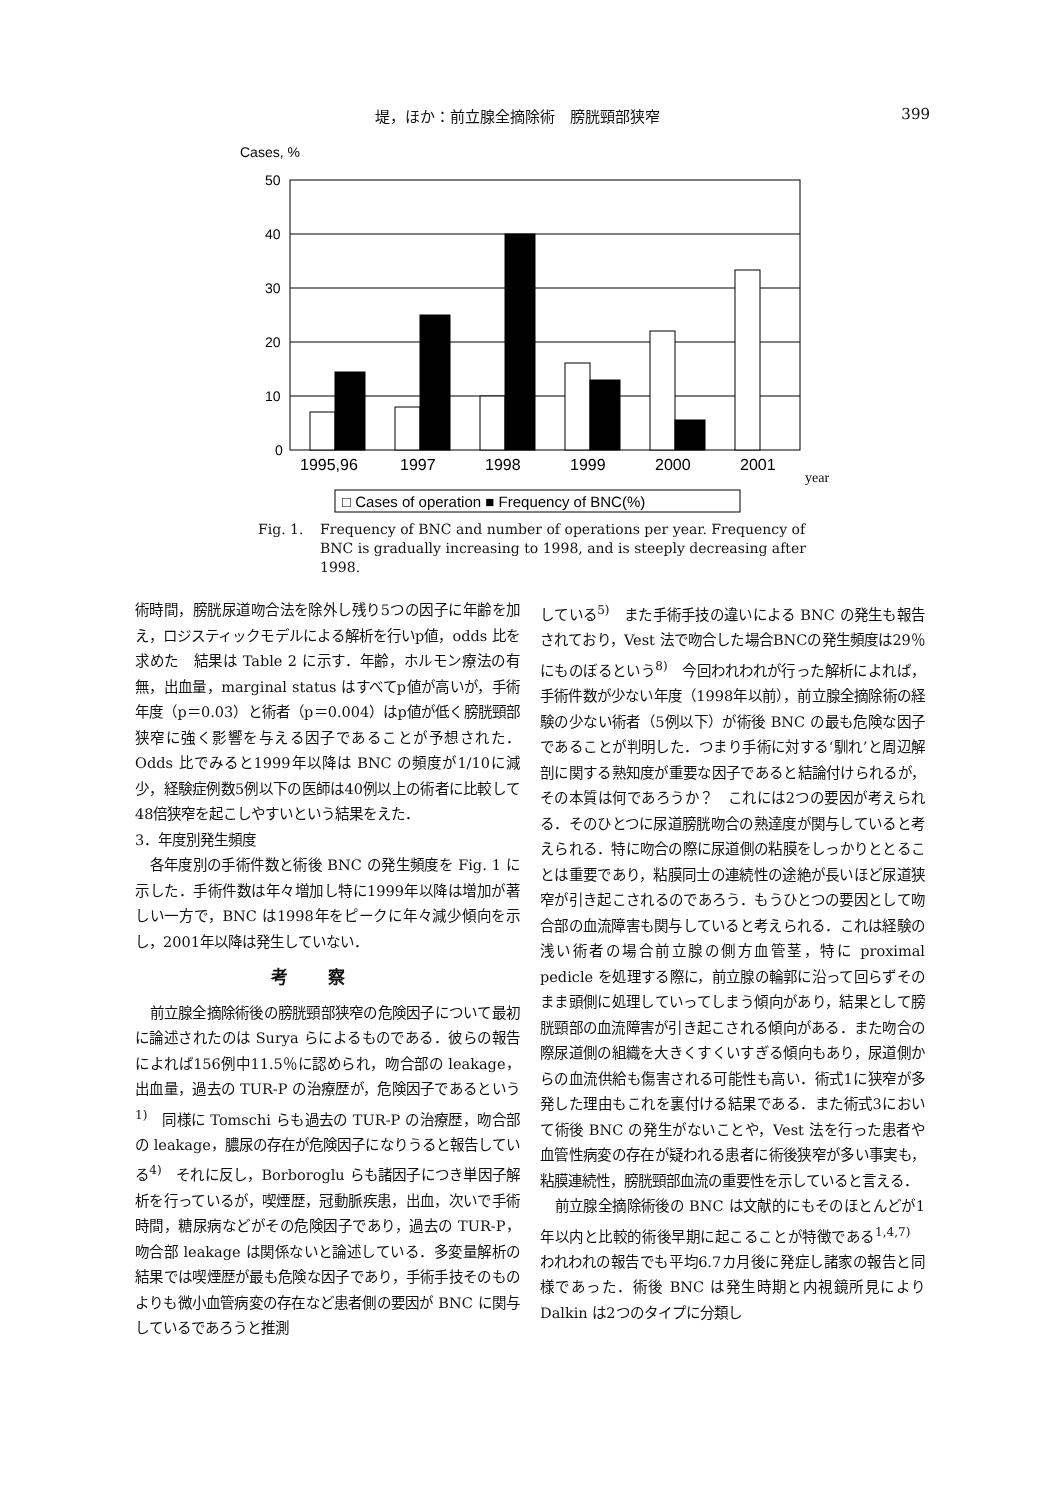堤，ほか：前立腺全摘除術　膀胱頸部狭窄 399
Cases, %
50
40
30
20
10
0
1995,96
1997
1998
1999
2000
2001
year
□ Cases of operation ■ Frequency of BNC(%)
Fig. 1. Frequency of BNC and number of operations per year. Frequency of BNC is gradually increasing to 1998, and is steeply decreasing after 1998.
術時間，膀胱尿道吻合法を除外し残り5つの因子に年齢を加え，ロジスティックモデルによる解析を行いp値，odds 比を求めた　結果は Table 2 に示す．年齢，ホルモン療法の有無，出血量，marginal status はすべてp値が高いが，手術年度（p＝0.03）と術者（p＝0.004）はp値が低く膀胱頸部狭窄に強く影響を与える因子であることが予想された．Odds 比でみると1999年以降は BNC の頻度が1/10に減少，経験症例数5例以下の医師は40例以上の術者に比較して48倍狭窄を起こしやすいという結果をえた．
3．年度別発生頻度
各年度別の手術件数と術後 BNC の発生頻度を Fig. 1 に示した．手術件数は年々増加し特に1999年以降は増加が著しい一方で，BNC は1998年をピークに年々減少傾向を示し，2001年以降は発生していない．
考察
前立腺全摘除術後の膀胱頸部狭窄の危険因子について最初に論述されたのは Surya らによるものである．彼らの報告によれば156例中11.5％に認められ，吻合部の leakage，出血量，過去の TUR-P の治療歴が，危険因子であるという<sup>1)</sup>　同様に Tomschi らも過去の TUR-P の治療歴，吻合部の leakage，膿尿の存在が危険因子になりうると報告している<sup>4)</sup>　それに反し，Borboroglu らも諸因子につき単因子解析を行っているが，喫煙歴，冠動脈疾患，出血，次いで手術時間，糖尿病などがその危険因子であり，過去の TUR-P，吻合部 leakage は関係ないと論述している．多変量解析の結果では喫煙歴が最も危険な因子であり，手術手技そのものよりも微小血管病変の存在など患者側の要因が BNC に関与しているであろうと推測
している<sup>5)</sup>　また手術手技の違いによる BNC の発生も報告されており，Vest 法で吻合した場合BNCの発生頻度は29％にものぼるという<sup>8)</sup>　今回われわれが行った解析によれば，手術件数が少ない年度（1998年以前），前立腺全摘除術の経験の少ない術者（5例以下）が術後 BNC の最も危険な因子であることが判明した．つまり手術に対する‘馴れ’と周辺解剖に関する熟知度が重要な因子であると結論付けられるが，その本質は何であろうか？　これには2つの要因が考えられる．そのひとつに尿道膀胱吻合の熟達度が関与していると考えられる．特に吻合の際に尿道側の粘膜をしっかりととることは重要であり，粘膜同士の連続性の途絶が長いほど尿道狭窄が引き起こされるのであろう．もうひとつの要因として吻合部の血流障害も関与していると考えられる．これは経験の浅い術者の場合前立腺の側方血管茎，特に proximal pedicle を処理する際に，前立腺の輪郭に沿って回らずそのまま頭側に処理していってしまう傾向があり，結果として膀胱頸部の血流障害が引き起こされる傾向がある．また吻合の際尿道側の組織を大きくすくいすぎる傾向もあり，尿道側からの血流供給も傷害される可能性も高い．術式1に狭窄が多発した理由もこれを裏付ける結果である．また術式3において術後 BNC の発生がないことや，Vest 法を行った患者や血管性病変の存在が疑われる患者に術後狭窄が多い事実も，粘膜連続性，膀胱頸部血流の重要性を示していると言える．
前立腺全摘除術後の BNC は文献的にもそのほとんどが1年以内と比較的術後早期に起こることが特徴である<sup>1,4,7)</sup>　われわれの報告でも平均6.7カ月後に発症し諸家の報告と同様であった．術後 BNC は発生時期と内視鏡所見により Dalkin は2つのタイプに分類し